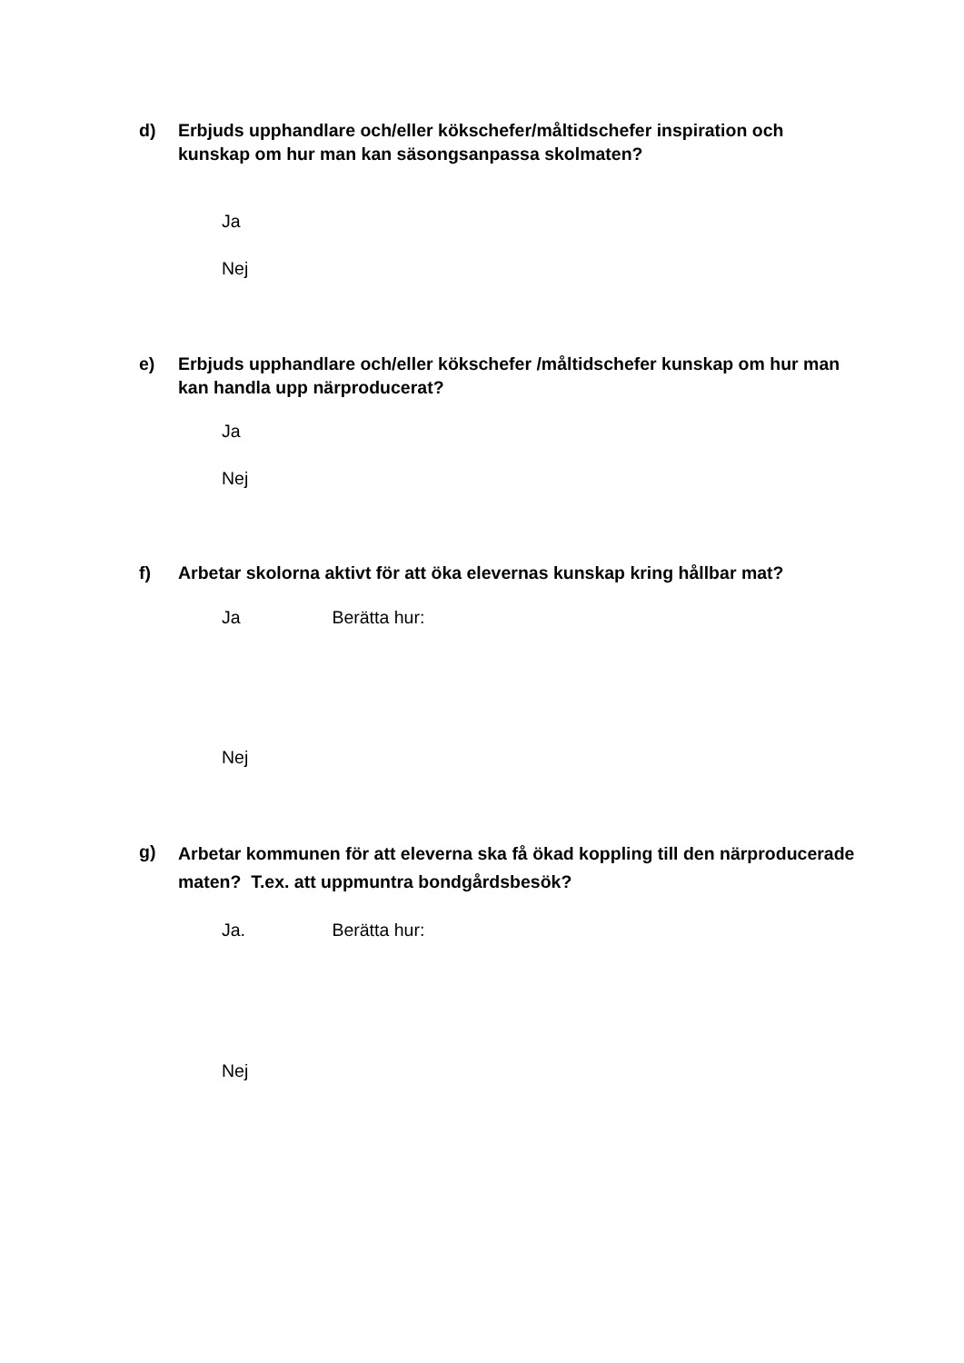d) Erbjuds upphandlare och/eller kökschefer/måltidschefer inspiration och kunskap om hur man kan säsongsanpassa skolmaten?
Ja
Nej
e) Erbjuds upphandlare och/eller kökschefer /måltidschefer kunskap om hur man kan handla upp närproducerat?
Ja
Nej
f) Arbetar skolorna aktivt för att öka elevernas kunskap kring hållbar mat?
Ja Berätta hur:
Nej
g)
Arbetar kommunen för att eleverna ska få ökad koppling till den närproducerade maten? T.ex. att uppmuntra bondgårdsbesök?
Ja. Berätta hur:
Nej